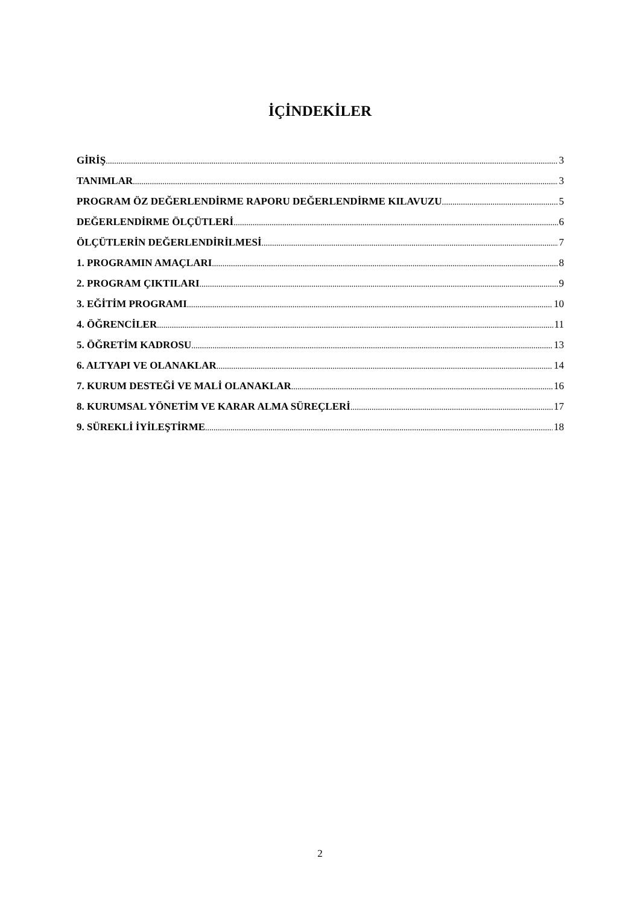İÇİNDEKİLER
GİRİŞ 3
TANIMLAR 3
PROGRAM ÖZ DEĞERLENDİRME RAPORU DEĞERLENDİRME KILAVUZU 5
DEĞERLENDİRME ÖLÇÜTLERİ 6
ÖLÇÜTLERİN DEĞERLENDİRİLMESİ 7
1. PROGRAMIN AMAÇLARI 8
2. PROGRAM ÇIKTILARI 9
3. EĞİTİM PROGRAMI 10
4. ÖĞRENCİLER 11
5. ÖĞRETİM KADROSU 13
6. ALTYAPI VE OLANAKLAR 14
7. KURUM DESTEĞİ VE MALİ OLANAKLAR 16
8. KURUMSAL YÖNETİM VE KARAR ALMA SÜREÇLERİ 17
9. SÜREKLİ İYİLEŞTİRME 18
2